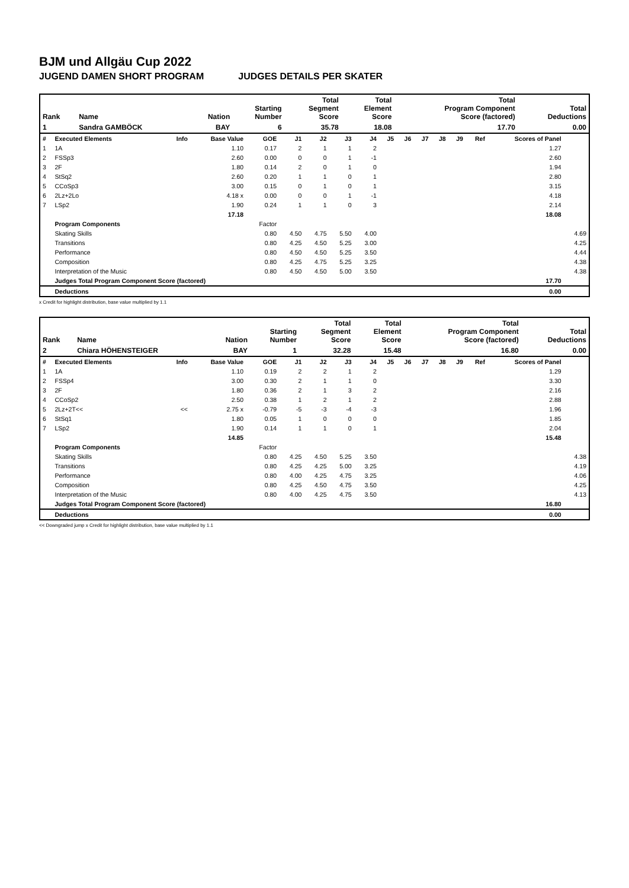BJM und Allgäu Cup 2022
JUGEND DAMEN SHORT PROGRAM JUDGES DETAILS PER SKATER
| Rank | Name | Nation | Starting Number | Total Segment Score | Total Element Score | Total Program Component Score (factored) | Total Deductions |
| --- | --- | --- | --- | --- | --- | --- | --- |
| 1 | Sandra GAMBÖCK | BAY | 6 | 35.78 | 18.08 | 17.70 | 0.00 |
| # | Executed Elements | Info | Base Value | GOE | J1 | J2 | J3 | J4 | J5 | J6 | J7 | J8 | J9 | Ref | Scores of Panel | |
| --- | --- | --- | --- | --- | --- | --- | --- | --- | --- | --- | --- | --- | --- | --- | --- | --- |
| 1 | 1A | | 1.10 | 0.17 | 2 | 1 | 1 | 2 | | | | | | | 1.27 | |
| 2 | FSSp3 | | 2.60 | 0.00 | 0 | 0 | 1 | -1 | | | | | | | 2.60 | |
| 3 | 2F | | 1.80 | 0.14 | 2 | 0 | 1 | 0 | | | | | | | 1.94 | |
| 4 | StSq2 | | 2.60 | 0.20 | 1 | 1 | 0 | 1 | | | | | | | 2.80 | |
| 5 | CCoSp3 | | 3.00 | 0.15 | 0 | 1 | 0 | 1 | | | | | | | 3.15 | |
| 6 | 2Lz+2Lo | | 4.18 x | 0.00 | 0 | 0 | 1 | -1 | | | | | | | 4.18 | |
| 7 | LSp2 | | 1.90 | 0.24 | 1 | 1 | 0 | 3 | | | | | | | 2.14 | |
| | | | 17.18 | | | | | | | | | | | | 18.08 | |
| | Program Components | | | Factor | | | | | | | | | | | | |
| | Skating Skills | | | 0.80 | 4.50 | 4.75 | 5.50 | 4.00 | | | | | | | | 4.69 |
| | Transitions | | | 0.80 | 4.25 | 4.50 | 5.25 | 3.00 | | | | | | | | 4.25 |
| | Performance | | | 0.80 | 4.50 | 4.50 | 5.25 | 3.50 | | | | | | | | 4.44 |
| | Composition | | | 0.80 | 4.25 | 4.75 | 5.25 | 3.25 | | | | | | | | 4.38 |
| | Interpretation of the Music | | | 0.80 | 4.50 | 4.50 | 5.00 | 3.50 | | | | | | | | 4.38 |
| | Judges Total Program Component Score (factored) | | | | | | | | | | | | | | 17.70 | |
| | Deductions | | | | | | | | | | | | | | 0.00 | |
x Credit for highlight distribution, base value multiplied by 1.1
| Rank | Name | Nation | Starting Number | Total Segment Score | Total Element Score | Total Program Component Score (factored) | Total Deductions |
| --- | --- | --- | --- | --- | --- | --- | --- |
| 2 | Chiara HÖHENSTEIGER | BAY | 1 | 32.28 | 15.48 | 16.80 | 0.00 |
| # | Executed Elements | Info | Base Value | GOE | J1 | J2 | J3 | J4 | J5 | J6 | J7 | J8 | J9 | Ref | Scores of Panel | |
| --- | --- | --- | --- | --- | --- | --- | --- | --- | --- | --- | --- | --- | --- | --- | --- | --- |
| 1 | 1A | | 1.10 | 0.19 | 2 | 2 | 1 | 2 | | | | | | | 1.29 | |
| 2 | FSSp4 | | 3.00 | 0.30 | 2 | 1 | 1 | 0 | | | | | | | 3.30 | |
| 3 | 2F | | 1.80 | 0.36 | 2 | 1 | 3 | 2 | | | | | | | 2.16 | |
| 4 | CCoSp2 | | 2.50 | 0.38 | 1 | 2 | 1 | 2 | | | | | | | 2.88 | |
| 5 | 2Lz+2T<< | << | 2.75 x | -0.79 | -5 | -3 | -4 | -3 | | | | | | | 1.96 | |
| 6 | StSq1 | | 1.80 | 0.05 | 1 | 0 | 0 | 0 | | | | | | | 1.85 | |
| 7 | LSp2 | | 1.90 | 0.14 | 1 | 1 | 0 | 1 | | | | | | | 2.04 | |
| | | | 14.85 | | | | | | | | | | | | 15.48 | |
| | Program Components | | | Factor | | | | | | | | | | | | |
| | Skating Skills | | | 0.80 | 4.25 | 4.50 | 5.25 | 3.50 | | | | | | | | 4.38 |
| | Transitions | | | 0.80 | 4.25 | 4.25 | 5.00 | 3.25 | | | | | | | | 4.19 |
| | Performance | | | 0.80 | 4.00 | 4.25 | 4.75 | 3.25 | | | | | | | | 4.06 |
| | Composition | | | 0.80 | 4.25 | 4.50 | 4.75 | 3.50 | | | | | | | | 4.25 |
| | Interpretation of the Music | | | 0.80 | 4.00 | 4.25 | 4.75 | 3.50 | | | | | | | | 4.13 |
| | Judges Total Program Component Score (factored) | | | | | | | | | | | | | | 16.80 | |
| | Deductions | | | | | | | | | | | | | | 0.00 | |
<< Downgraded jump x Credit for highlight distribution, base value multiplied by 1.1